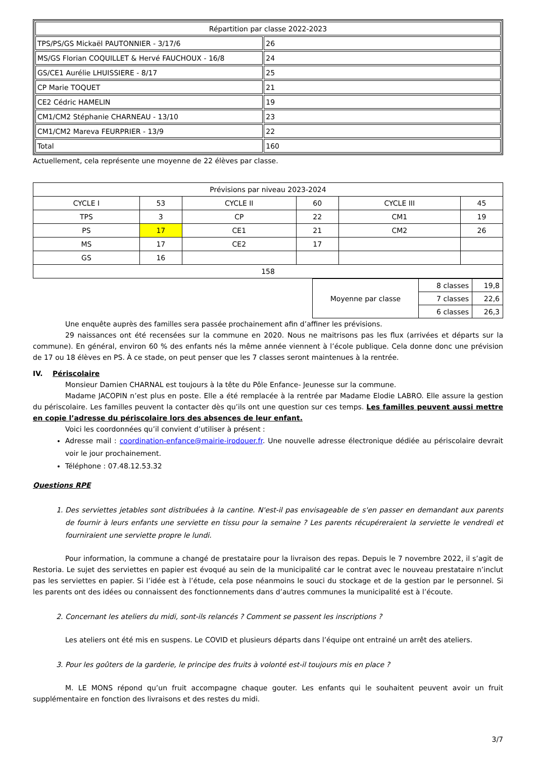| Répartition par classe 2022-2023 | |
| TPS/PS/GS Mickaël PAUTONNIER - 3/17/6 | 26 |
| MS/GS Florian COQUILLET & Hervé FAUCHOUX - 16/8 | 24 |
| GS/CE1 Aurélie LHUISSIERE - 8/17 | 25 |
| CP Marie TOQUET | 21 |
| CE2 Cédric HAMELIN | 19 |
| CM1/CM2 Stéphanie CHARNEAU - 13/10 | 23 |
| CM1/CM2 Mareva FEURPRIER - 13/9 | 22 |
| Total | 160 |
Actuellement, cela représente une moyenne de 22 élèves par classe.
| Prévisions par niveau 2023-2024 | | | | | |
| CYCLE I | 53 | CYCLE II | 60 | CYCLE III | 45 |
| TPS | 3 | CP | 22 | CM1 | 19 |
| PS | 17 | CE1 | 21 | CM2 | 26 |
| MS | 17 | CE2 | 17 | | |
| GS | 16 | | | | |
| 158 | | | | | |
| Moyenne par classe | 8 classes | 19,8 |
| | 7 classes | 22,6 |
| | 6 classes | 26,3 |
Une enquête auprès des familles sera passée prochainement afin d’affiner les prévisions.
29 naissances ont été recensées sur la commune en 2020. Nous ne maitrisons pas les flux (arrivées et départs sur la commune). En général, environ 60 % des enfants nés la même année viennent à l’école publique. Cela donne donc une prévision de 17 ou 18 élèves en PS. À ce stade, on peut penser que les 7 classes seront maintenues à la rentrée.
IV. Périscolaire
Monsieur Damien CHARNAL est toujours à la tête du Pôle Enfance- Jeunesse sur la commune.
Madame JACOPIN n’est plus en poste. Elle a été remplacée à la rentrée par Madame Elodie LABRO. Elle assure la gestion du périscolaire. Les familles peuvent la contacter dès qu’ils ont une question sur ces temps. Les familles peuvent aussi mettre en copie l’adresse du périscolaire lors des absences de leur enfant.
Voici les coordonnées qu’il convient d’utiliser à présent :
Adresse mail : coordination-enfance@mairie-irodouer.fr. Une nouvelle adresse électronique dédiée au périscolaire devrait voir le jour prochainement.
Téléphone : 07.48.12.53.32
Questions RPE
1. Des serviettes jetables sont distribuées à la cantine. N'est-il pas envisageable de s'en passer en demandant aux parents de fournir à leurs enfants une serviette en tissu pour la semaine ? Les parents récupéreraient la serviette le vendredi et fourniraient une serviette propre le lundi.
Pour information, la commune a changé de prestataire pour la livraison des repas. Depuis le 7 novembre 2022, il s’agit de Restoria. Le sujet des serviettes en papier est évoqué au sein de la municipalité car le contrat avec le nouveau prestataire n’inclut pas les serviettes en papier. Si l’idée est à l’étude, cela pose néanmoins le souci du stockage et de la gestion par le personnel. Si les parents ont des idées ou connaissent des fonctionnements dans d’autres communes la municipalité est à l’écoute.
2. Concernant les ateliers du midi, sont-ils relancés ? Comment se passent les inscriptions ?
Les ateliers ont été mis en suspens. Le COVID et plusieurs départs dans l’équipe ont entrainé un arrêt des ateliers.
3. Pour les goûters de la garderie, le principe des fruits à volonté est-il toujours mis en place ?
M. LE MONS répond qu’un fruit accompagne chaque gouter. Les enfants qui le souhaitent peuvent avoir un fruit supplémentaire en fonction des livraisons et des restes du midi.
3/7